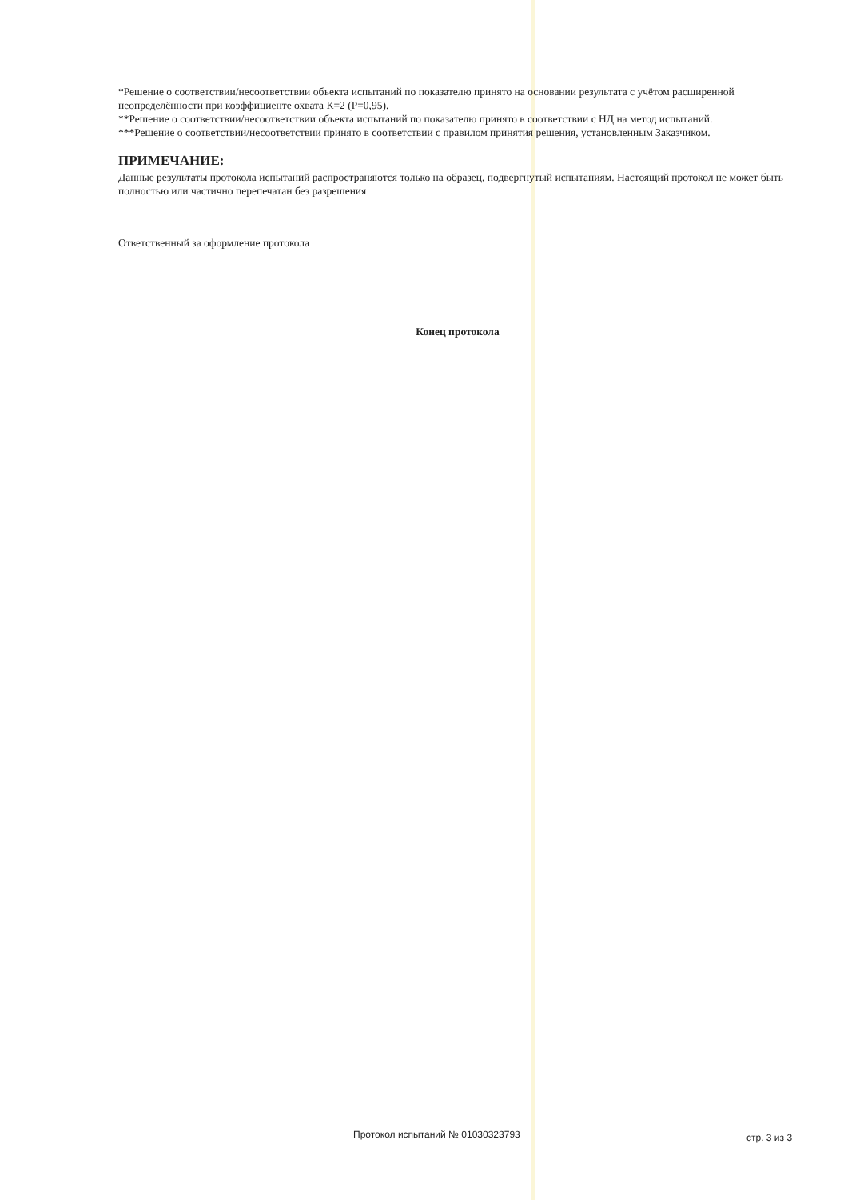*Решение о соответствии/несоответствии объекта испытаний по показателю принято на основании результата с учётом расширенной неопределённости при коэффициенте охвата К=2 (Р=0,95).
**Решение о соответствии/несоответствии объекта испытаний по показателю принято в соответствии с НД на метод испытаний.
***Решение о соответствии/несоответствии принято в соответствии с правилом принятия решения, установленным Заказчиком.
ПРИМЕЧАНИЕ:
Данные результаты протокола испытаний распространяются только на образец, подвергнутый испытаниям. Настоящий протокол не может быть полностью или частично перепечатан без разрешения
Ответственный за оформление протокола
Конец протокола
Протокол испытаний № 01030323793 стр. 3 из 3